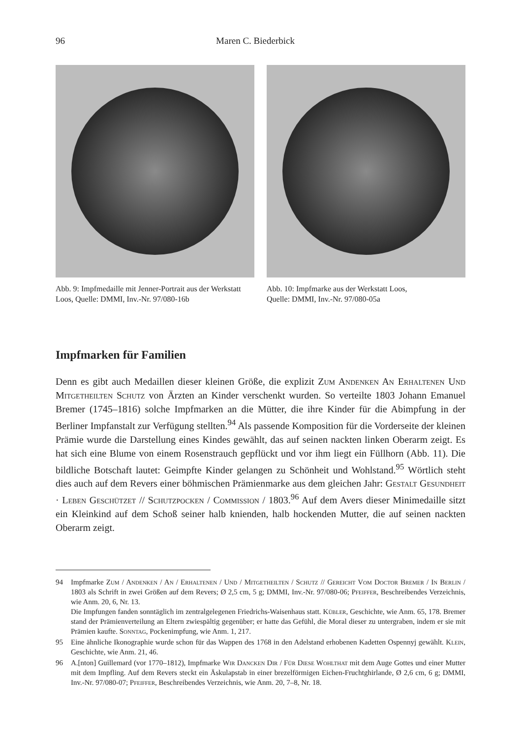96 Maren C. Biederbick
Abb. 9: Impfmedaille mit Jenner-Portrait aus der Werkstatt Loos, Quelle: DMMI, Inv.-Nr. 97/080-16b
Abb. 10: Impfmarke aus der Werkstatt Loos,
Quelle: DMMI, Inv.-Nr. 97/080-05a
Impfmarken für Familien
Denn es gibt auch Medaillen dieser kleinen Größe, die explizit Zum Andenken An Erhaltenen Und Mitgetheilten Schutz von Ärzten an Kinder verschenkt wurden. So verteilte 1803 Johann Emanuel Bremer (1745–1816) solche Impfmarken an die Mütter, die ihre Kinder für die Abimpfung in der Berliner Impfanstalt zur Verfügung stellten.<sup>94</sup> Als passende Komposition für die Vorderseite der kleinen Prämie wurde die Darstellung eines Kindes gewählt, das auf seinen nackten linken Oberarm zeigt. Es hat sich eine Blume von einem Rosenstrauch gepflückt und vor ihm liegt ein Füllhorn (Abb. 11). Die bildliche Botschaft lautet: Geimpfte Kinder gelangen zu Schönheit und Wohlstand.<sup>95</sup> Wörtlich steht dies auch auf dem Revers einer böhmischen Prämienmarke aus dem gleichen Jahr: Gestalt Gesundheit · Leben Geschützet // Schutzpocken / Commission / 1803.<sup>96</sup> Auf dem Avers dieser Minimedaille sitzt ein Kleinkind auf dem Schoß seiner halb knienden, halb hockenden Mutter, die auf seinen nackten Oberarm zeigt.
94 Impfmarke Zum / Andenken / An / Erhaltenen / Und / Mitgetheilten / Schutz // Gereicht Vom Doctor Bremer / In Berlin / 1803 als Schrift in zwei Größen auf dem Revers; Ø 2,5 cm, 5 g; DMMI, Inv.-Nr. 97/080-06; Pfeiffer, Beschreibendes Verzeichnis, wie Anm. 20, 6, Nr. 13.
Die Impfungen fanden sonntäglich im zentralgelegenen Friedrichs-Waisenhaus statt. Kübler, Geschichte, wie Anm. 65, 178. Bremer stand der Prämienverteilung an Eltern zwiespältig gegenüber; er hatte das Gefühl, die Moral dieser zu untergraben, indem er sie mit Prämien kaufte. Sonntag, Pockenimpfung, wie Anm. 1, 217.
95 Eine ähnliche Ikonographie wurde schon für das Wappen des 1768 in den Adelstand erhobenen Kadetten Ospennyj gewählt. Klein, Geschichte, wie Anm. 21, 46.
96 A.[nton] Guillemard (vor 1770–1812), Impfmarke Wir Dancken Dir / Für Diese Wohlthat mit dem Auge Gottes und einer Mutter mit dem Impfling. Auf dem Revers steckt ein Äskulapstab in einer brezelförmigen Eichen-Fruchtghirlande, Ø 2,6 cm, 6 g; DMMI, Inv.-Nr. 97/080-07; Pfeiffer, Beschreibendes Verzeichnis, wie Anm. 20, 7–8, Nr. 18.